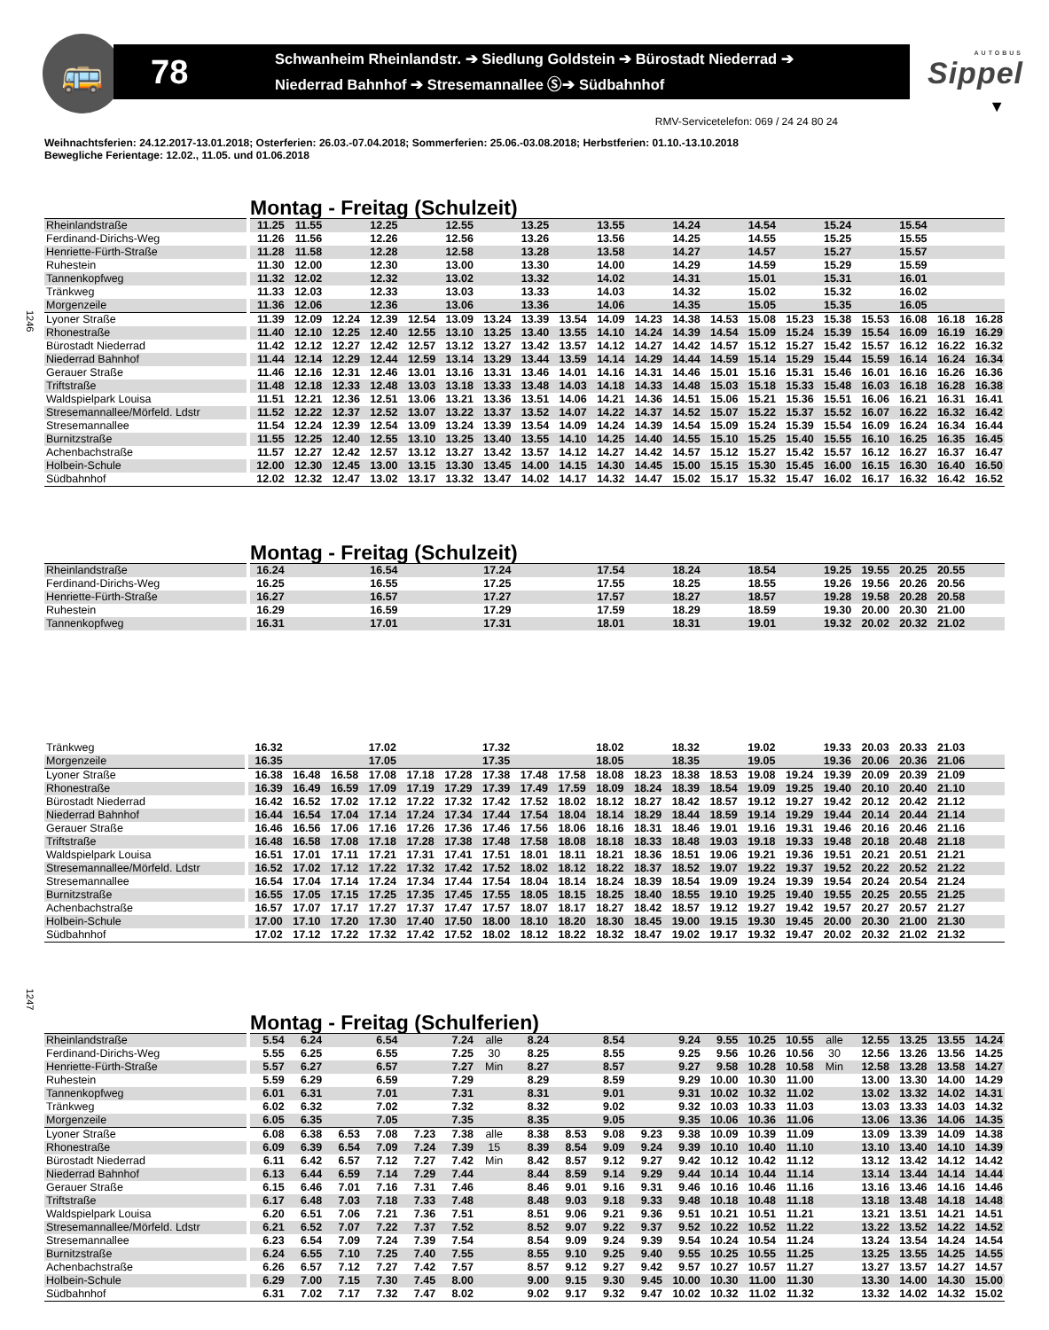🚌
78
Schwanheim Rheinlandstr. ➔ Siedlung Goldstein ➔ Bürostadt Niederrad ➔
Niederrad Bahnhof ➔ Stresemannallee Ⓢ➔ Südbahnhof
AUTOBUS
Sippel
▼
RMV-Servicetelefon: 069 / 24 24 80 24
Weihnachtsferien: 24.12.2017-13.01.2018; Osterferien: 26.03.-07.04.2018; Sommerferien: 25.06.-03.08.2018; Herbstferien: 01.10.-13.10.2018
Bewegliche Ferientage: 12.02., 11.05. und 01.06.2018
1246
Montag - Freitag (Schulzeit)
| Rheinlandstraße | 11.25 | 11.55 | | 12.25 | | 12.55 | | 13.25 | | 13.55 | | 14.24 | | 14.54 | | 15.24 | | 15.54 | | |
| Ferdinand-Dirichs-Weg | 11.26 | 11.56 | | 12.26 | | 12.56 | | 13.26 | | 13.56 | | 14.25 | | 14.55 | | 15.25 | | 15.55 | | |
| Henriette-Fürth-Straße | 11.28 | 11.58 | | 12.28 | | 12.58 | | 13.28 | | 13.58 | | 14.27 | | 14.57 | | 15.27 | | 15.57 | | |
| Ruhestein | 11.30 | 12.00 | | 12.30 | | 13.00 | | 13.30 | | 14.00 | | 14.29 | | 14.59 | | 15.29 | | 15.59 | | |
| Tannenkopfweg | 11.32 | 12.02 | | 12.32 | | 13.02 | | 13.32 | | 14.02 | | 14.31 | | 15.01 | | 15.31 | | 16.01 | | |
| Tränkweg | 11.33 | 12.03 | | 12.33 | | 13.03 | | 13.33 | | 14.03 | | 14.32 | | 15.02 | | 15.32 | | 16.02 | | |
| Morgenzeile | 11.36 | 12.06 | | 12.36 | | 13.06 | | 13.36 | | 14.06 | | 14.35 | | 15.05 | | 15.35 | | 16.05 | | |
| Lyoner Straße | 11.39 | 12.09 | 12.24 | 12.39 | 12.54 | 13.09 | 13.24 | 13.39 | 13.54 | 14.09 | 14.23 | 14.38 | 14.53 | 15.08 | 15.23 | 15.38 | 15.53 | 16.08 | 16.18 | 16.28 |
| Rhonestraße | 11.40 | 12.10 | 12.25 | 12.40 | 12.55 | 13.10 | 13.25 | 13.40 | 13.55 | 14.10 | 14.24 | 14.39 | 14.54 | 15.09 | 15.24 | 15.39 | 15.54 | 16.09 | 16.19 | 16.29 |
| Bürostadt Niederrad | 11.42 | 12.12 | 12.27 | 12.42 | 12.57 | 13.12 | 13.27 | 13.42 | 13.57 | 14.12 | 14.27 | 14.42 | 14.57 | 15.12 | 15.27 | 15.42 | 15.57 | 16.12 | 16.22 | 16.32 |
| Niederrad Bahnhof | 11.44 | 12.14 | 12.29 | 12.44 | 12.59 | 13.14 | 13.29 | 13.44 | 13.59 | 14.14 | 14.29 | 14.44 | 14.59 | 15.14 | 15.29 | 15.44 | 15.59 | 16.14 | 16.24 | 16.34 |
| Gerauer Straße | 11.46 | 12.16 | 12.31 | 12.46 | 13.01 | 13.16 | 13.31 | 13.46 | 14.01 | 14.16 | 14.31 | 14.46 | 15.01 | 15.16 | 15.31 | 15.46 | 16.01 | 16.16 | 16.26 | 16.36 |
| Triftstraße | 11.48 | 12.18 | 12.33 | 12.48 | 13.03 | 13.18 | 13.33 | 13.48 | 14.03 | 14.18 | 14.33 | 14.48 | 15.03 | 15.18 | 15.33 | 15.48 | 16.03 | 16.18 | 16.28 | 16.38 |
| Waldspielpark Louisa | 11.51 | 12.21 | 12.36 | 12.51 | 13.06 | 13.21 | 13.36 | 13.51 | 14.06 | 14.21 | 14.36 | 14.51 | 15.06 | 15.21 | 15.36 | 15.51 | 16.06 | 16.21 | 16.31 | 16.41 |
| Stresemannallee/Mörfeld. Ldstr | 11.52 | 12.22 | 12.37 | 12.52 | 13.07 | 13.22 | 13.37 | 13.52 | 14.07 | 14.22 | 14.37 | 14.52 | 15.07 | 15.22 | 15.37 | 15.52 | 16.07 | 16.22 | 16.32 | 16.42 |
| Stresemannallee | 11.54 | 12.24 | 12.39 | 12.54 | 13.09 | 13.24 | 13.39 | 13.54 | 14.09 | 14.24 | 14.39 | 14.54 | 15.09 | 15.24 | 15.39 | 15.54 | 16.09 | 16.24 | 16.34 | 16.44 |
| Burnitzstraße | 11.55 | 12.25 | 12.40 | 12.55 | 13.10 | 13.25 | 13.40 | 13.55 | 14.10 | 14.25 | 14.40 | 14.55 | 15.10 | 15.25 | 15.40 | 15.55 | 16.10 | 16.25 | 16.35 | 16.45 |
| Achenbachstraße | 11.57 | 12.27 | 12.42 | 12.57 | 13.12 | 13.27 | 13.42 | 13.57 | 14.12 | 14.27 | 14.42 | 14.57 | 15.12 | 15.27 | 15.42 | 15.57 | 16.12 | 16.27 | 16.37 | 16.47 |
| Holbein-Schule | 12.00 | 12.30 | 12.45 | 13.00 | 13.15 | 13.30 | 13.45 | 14.00 | 14.15 | 14.30 | 14.45 | 15.00 | 15.15 | 15.30 | 15.45 | 16.00 | 16.15 | 16.30 | 16.40 | 16.50 |
| Südbahnhof | 12.02 | 12.32 | 12.47 | 13.02 | 13.17 | 13.32 | 13.47 | 14.02 | 14.17 | 14.32 | 14.47 | 15.02 | 15.17 | 15.32 | 15.47 | 16.02 | 16.17 | 16.32 | 16.42 | 16.52 |
Montag - Freitag (Schulzeit)
| Rheinlandstraße | 16.24 | | | 16.54 | | | 17.24 | | | 17.54 | | 18.24 | | 18.54 | | 19.25 | 19.55 | 20.25 | 20.55 | |
| Ferdinand-Dirichs-Weg | 16.25 | | | 16.55 | | | 17.25 | | | 17.55 | | 18.25 | | 18.55 | | 19.26 | 19.56 | 20.26 | 20.56 | |
| Henriette-Fürth-Straße | 16.27 | | | 16.57 | | | 17.27 | | | 17.57 | | 18.27 | | 18.57 | | 19.28 | 19.58 | 20.28 | 20.58 | |
| Ruhestein | 16.29 | | | 16.59 | | | 17.29 | | | 17.59 | | 18.29 | | 18.59 | | 19.30 | 20.00 | 20.30 | 21.00 | |
| Tannenkopfweg | 16.31 | | | 17.01 | | | 17.31 | | | 18.01 | | 18.31 | | 19.01 | | 19.32 | 20.02 | 20.32 | 21.02 | |
| Tränkweg | 16.32 | | | 17.02 | | | 17.32 | | | 18.02 | | 18.32 | | 19.02 | | 19.33 | 20.03 | 20.33 | 21.03 | |
| Morgenzeile | 16.35 | | | 17.05 | | | 17.35 | | | 18.05 | | 18.35 | | 19.05 | | 19.36 | 20.06 | 20.36 | 21.06 | |
| Lyoner Straße | 16.38 | 16.48 | 16.58 | 17.08 | 17.18 | 17.28 | 17.38 | 17.48 | 17.58 | 18.08 | 18.23 | 18.38 | 18.53 | 19.08 | 19.24 | 19.39 | 20.09 | 20.39 | 21.09 | |
| Rhonestraße | 16.39 | 16.49 | 16.59 | 17.09 | 17.19 | 17.29 | 17.39 | 17.49 | 17.59 | 18.09 | 18.24 | 18.39 | 18.54 | 19.09 | 19.25 | 19.40 | 20.10 | 20.40 | 21.10 | |
| Bürostadt Niederrad | 16.42 | 16.52 | 17.02 | 17.12 | 17.22 | 17.32 | 17.42 | 17.52 | 18.02 | 18.12 | 18.27 | 18.42 | 18.57 | 19.12 | 19.27 | 19.42 | 20.12 | 20.42 | 21.12 | |
| Niederrad Bahnhof | 16.44 | 16.54 | 17.04 | 17.14 | 17.24 | 17.34 | 17.44 | 17.54 | 18.04 | 18.14 | 18.29 | 18.44 | 18.59 | 19.14 | 19.29 | 19.44 | 20.14 | 20.44 | 21.14 | |
| Gerauer Straße | 16.46 | 16.56 | 17.06 | 17.16 | 17.26 | 17.36 | 17.46 | 17.56 | 18.06 | 18.16 | 18.31 | 18.46 | 19.01 | 19.16 | 19.31 | 19.46 | 20.16 | 20.46 | 21.16 | |
| Triftstraße | 16.48 | 16.58 | 17.08 | 17.18 | 17.28 | 17.38 | 17.48 | 17.58 | 18.08 | 18.18 | 18.33 | 18.48 | 19.03 | 19.18 | 19.33 | 19.48 | 20.18 | 20.48 | 21.18 | |
| Waldspielpark Louisa | 16.51 | 17.01 | 17.11 | 17.21 | 17.31 | 17.41 | 17.51 | 18.01 | 18.11 | 18.21 | 18.36 | 18.51 | 19.06 | 19.21 | 19.36 | 19.51 | 20.21 | 20.51 | 21.21 | |
| Stresemannallee/Mörfeld. Ldstr | 16.52 | 17.02 | 17.12 | 17.22 | 17.32 | 17.42 | 17.52 | 18.02 | 18.12 | 18.22 | 18.37 | 18.52 | 19.07 | 19.22 | 19.37 | 19.52 | 20.22 | 20.52 | 21.22 | |
| Stresemannallee | 16.54 | 17.04 | 17.14 | 17.24 | 17.34 | 17.44 | 17.54 | 18.04 | 18.14 | 18.24 | 18.39 | 18.54 | 19.09 | 19.24 | 19.39 | 19.54 | 20.24 | 20.54 | 21.24 | |
| Burnitzstraße | 16.55 | 17.05 | 17.15 | 17.25 | 17.35 | 17.45 | 17.55 | 18.05 | 18.15 | 18.25 | 18.40 | 18.55 | 19.10 | 19.25 | 19.40 | 19.55 | 20.25 | 20.55 | 21.25 | |
| Achenbachstraße | 16.57 | 17.07 | 17.17 | 17.27 | 17.37 | 17.47 | 17.57 | 18.07 | 18.17 | 18.27 | 18.42 | 18.57 | 19.12 | 19.27 | 19.42 | 19.57 | 20.27 | 20.57 | 21.27 | |
| Holbein-Schule | 17.00 | 17.10 | 17.20 | 17.30 | 17.40 | 17.50 | 18.00 | 18.10 | 18.20 | 18.30 | 18.45 | 19.00 | 19.15 | 19.30 | 19.45 | 20.00 | 20.30 | 21.00 | 21.30 | |
| Südbahnhof | 17.02 | 17.12 | 17.22 | 17.32 | 17.42 | 17.52 | 18.02 | 18.12 | 18.22 | 18.32 | 18.47 | 19.02 | 19.17 | 19.32 | 19.47 | 20.02 | 20.32 | 21.02 | 21.32 | |
1247
Montag - Freitag (Schulferien)
| Rheinlandstraße | 5.54 | 6.24 | | 6.54 | | 7.24 | alle | 8.24 | | 8.54 | | 9.24 | 9.55 | 10.25 | 10.55 | alle | 12.55 | 13.25 | 13.55 | 14.24 |
| Ferdinand-Dirichs-Weg | 5.55 | 6.25 | | 6.55 | | 7.25 | 30 | 8.25 | | 8.55 | | 9.25 | 9.56 | 10.26 | 10.56 | 30 | 12.56 | 13.26 | 13.56 | 14.25 |
| Henriette-Fürth-Straße | 5.57 | 6.27 | | 6.57 | | 7.27 | Min | 8.27 | | 8.57 | | 9.27 | 9.58 | 10.28 | 10.58 | Min | 12.58 | 13.28 | 13.58 | 14.27 |
| Ruhestein | 5.59 | 6.29 | | 6.59 | | 7.29 | | 8.29 | | 8.59 | | 9.29 | 10.00 | 10.30 | 11.00 | | 13.00 | 13.30 | 14.00 | 14.29 |
| Tannenkopfweg | 6.01 | 6.31 | | 7.01 | | 7.31 | | 8.31 | | 9.01 | | 9.31 | 10.02 | 10.32 | 11.02 | | 13.02 | 13.32 | 14.02 | 14.31 |
| Tränkweg | 6.02 | 6.32 | | 7.02 | | 7.32 | | 8.32 | | 9.02 | | 9.32 | 10.03 | 10.33 | 11.03 | | 13.03 | 13.33 | 14.03 | 14.32 |
| Morgenzeile | 6.05 | 6.35 | | 7.05 | | 7.35 | | 8.35 | | 9.05 | | 9.35 | 10.06 | 10.36 | 11.06 | | 13.06 | 13.36 | 14.06 | 14.35 |
| Lyoner Straße | 6.08 | 6.38 | 6.53 | 7.08 | 7.23 | 7.38 | alle | 8.38 | 8.53 | 9.08 | 9.23 | 9.38 | 10.09 | 10.39 | 11.09 | | 13.09 | 13.39 | 14.09 | 14.38 |
| Rhonestraße | 6.09 | 6.39 | 6.54 | 7.09 | 7.24 | 7.39 | 15 | 8.39 | 8.54 | 9.09 | 9.24 | 9.39 | 10.10 | 10.40 | 11.10 | | 13.10 | 13.40 | 14.10 | 14.39 |
| Bürostadt Niederrad | 6.11 | 6.42 | 6.57 | 7.12 | 7.27 | 7.42 | Min | 8.42 | 8.57 | 9.12 | 9.27 | 9.42 | 10.12 | 10.42 | 11.12 | | 13.12 | 13.42 | 14.12 | 14.42 |
| Niederrad Bahnhof | 6.13 | 6.44 | 6.59 | 7.14 | 7.29 | 7.44 | | 8.44 | 8.59 | 9.14 | 9.29 | 9.44 | 10.14 | 10.44 | 11.14 | | 13.14 | 13.44 | 14.14 | 14.44 |
| Gerauer Straße | 6.15 | 6.46 | 7.01 | 7.16 | 7.31 | 7.46 | | 8.46 | 9.01 | 9.16 | 9.31 | 9.46 | 10.16 | 10.46 | 11.16 | | 13.16 | 13.46 | 14.16 | 14.46 |
| Triftstraße | 6.17 | 6.48 | 7.03 | 7.18 | 7.33 | 7.48 | | 8.48 | 9.03 | 9.18 | 9.33 | 9.48 | 10.18 | 10.48 | 11.18 | | 13.18 | 13.48 | 14.18 | 14.48 |
| Waldspielpark Louisa | 6.20 | 6.51 | 7.06 | 7.21 | 7.36 | 7.51 | | 8.51 | 9.06 | 9.21 | 9.36 | 9.51 | 10.21 | 10.51 | 11.21 | | 13.21 | 13.51 | 14.21 | 14.51 |
| Stresemannallee/Mörfeld. Ldstr | 6.21 | 6.52 | 7.07 | 7.22 | 7.37 | 7.52 | | 8.52 | 9.07 | 9.22 | 9.37 | 9.52 | 10.22 | 10.52 | 11.22 | | 13.22 | 13.52 | 14.22 | 14.52 |
| Stresemannallee | 6.23 | 6.54 | 7.09 | 7.24 | 7.39 | 7.54 | | 8.54 | 9.09 | 9.24 | 9.39 | 9.54 | 10.24 | 10.54 | 11.24 | | 13.24 | 13.54 | 14.24 | 14.54 |
| Burnitzstraße | 6.24 | 6.55 | 7.10 | 7.25 | 7.40 | 7.55 | | 8.55 | 9.10 | 9.25 | 9.40 | 9.55 | 10.25 | 10.55 | 11.25 | | 13.25 | 13.55 | 14.25 | 14.55 |
| Achenbachstraße | 6.26 | 6.57 | 7.12 | 7.27 | 7.42 | 7.57 | | 8.57 | 9.12 | 9.27 | 9.42 | 9.57 | 10.27 | 10.57 | 11.27 | | 13.27 | 13.57 | 14.27 | 14.57 |
| Holbein-Schule | 6.29 | 7.00 | 7.15 | 7.30 | 7.45 | 8.00 | | 9.00 | 9.15 | 9.30 | 9.45 | 10.00 | 10.30 | 11.00 | 11.30 | | 13.30 | 14.00 | 14.30 | 15.00 |
| Südbahnhof | 6.31 | 7.02 | 7.17 | 7.32 | 7.47 | 8.02 | | 9.02 | 9.17 | 9.32 | 9.47 | 10.02 | 10.32 | 11.02 | 11.32 | | 13.32 | 14.02 | 14.32 | 15.02 |